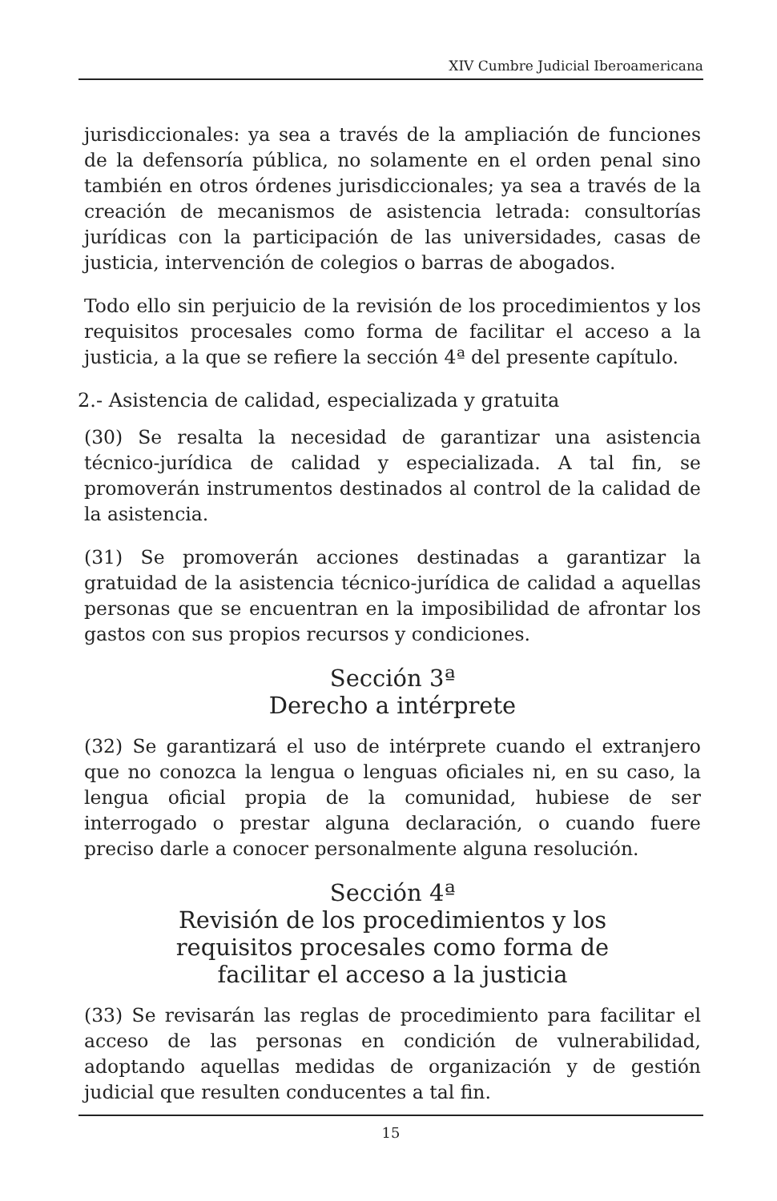XIV Cumbre Judicial Iberoamericana
jurisdiccionales: ya sea a través de la ampliación de funciones de la defensoría pública, no solamente en el orden penal sino también en otros órdenes jurisdiccionales; ya sea a través de la creación de mecanismos de asistencia letrada: consultorías jurídicas con la participación de las universidades, casas de justicia, intervención de colegios o barras de abogados.
Todo ello sin perjuicio de la revisión de los procedimientos y los requisitos procesales como forma de facilitar el acceso a la justicia, a la que se refiere la sección 4ª del presente capítulo.
2.- Asistencia de calidad, especializada y gratuita
(30) Se resalta la necesidad de garantizar una asistencia técnico-jurídica de calidad y especializada. A tal fin, se promoverán instrumentos destinados al control de la calidad de la asistencia.
(31) Se promoverán acciones destinadas a garantizar la gratuidad de la asistencia técnico-jurídica de calidad a aquellas personas que se encuentran en la imposibilidad de afrontar los gastos con sus propios recursos y condiciones.
Sección 3ª
Derecho a intérprete
(32) Se garantizará el uso de intérprete cuando el extranjero que no conozca la lengua o lenguas oficiales ni, en su caso, la lengua oficial propia de la comunidad, hubiese de ser interrogado o prestar alguna declaración, o cuando fuere preciso darle a conocer personalmente alguna resolución.
Sección 4ª
Revisión de los procedimientos y los
requisitos procesales como forma de
facilitar el acceso a la justicia
(33) Se revisarán las reglas de procedimiento para facilitar el acceso de las personas en condición de vulnerabilidad, adoptando aquellas medidas de organización y de gestión judicial que resulten conducentes a tal fin.
15